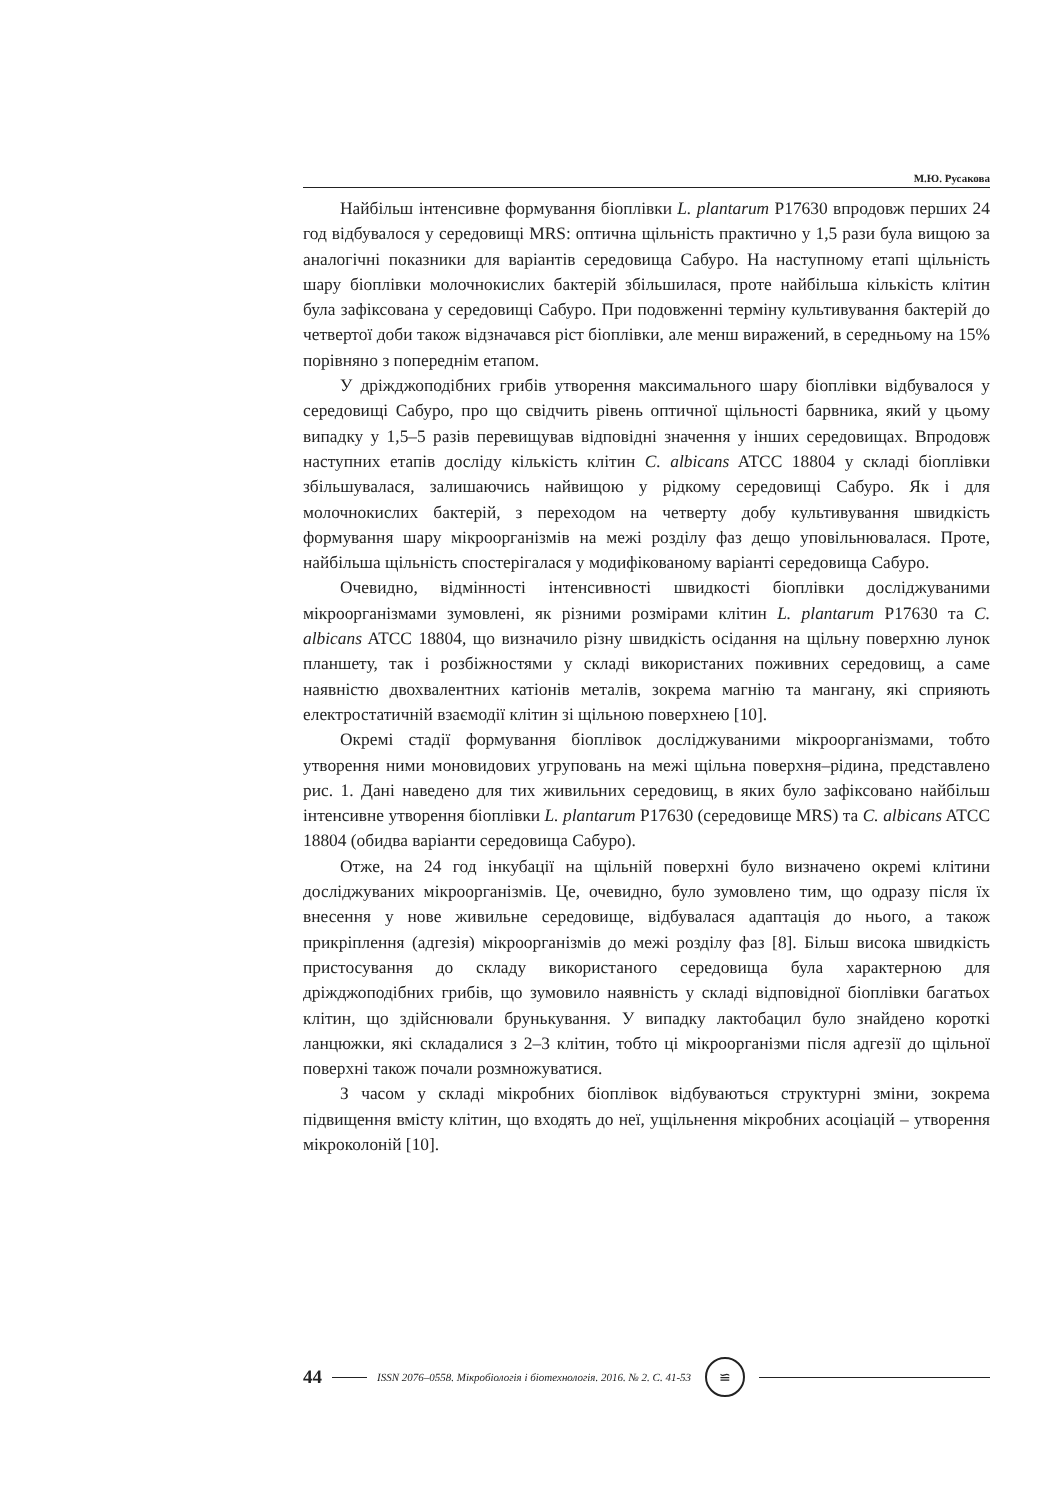М.Ю. Русакова
Найбільш інтенсивне формування біоплівки L. plantarum P17630 впродовж перших 24 год відбувалося у середовищі MRS: оптична щільність практично у 1,5 рази була вищою за аналогічні показники для варіантів середовища Сабуро. На наступному етапі щільність шару біоплівки молочнокислих бактерій збільшилася, проте найбільша кількість клітин була зафіксована у середовищі Сабуро. При подовженні терміну культивування бактерій до четвертої доби також відзначався ріст біоплівки, але менш виражений, в середньому на 15% порівняно з попереднім етапом.
У дріжджоподібних грибів утворення максимального шару біоплівки відбувалося у середовищі Сабуро, про що свідчить рівень оптичної щільності барвника, який у цьому випадку у 1,5–5 разів перевищував відповідні значення у інших середовищах. Впродовж наступних етапів досліду кількість клітин C. albicans ATCC 18804 у складі біоплівки збільшувалася, залишаючись найвищою у рідкому середовищі Сабуро. Як і для молочнокислих бактерій, з переходом на четверту добу культивування швидкість формування шару мікроорганізмів на межі розділу фаз дещо уповільнювалася. Проте, найбільша щільність спостерігалася у модифікованому варіанті середовища Сабуро.
Очевидно, відмінності інтенсивності швидкості біоплівки досліджуваними мікроорганізмами зумовлені, як різними розмірами клітин L. plantarum P17630 та C. albicans ATCC 18804, що визначило різну швидкість осідання на щільну поверхню лунок планшету, так і розбіжностями у складі використаних поживних середовищ, а саме наявністю двохвалентних катіонів металів, зокрема магнію та мангану, які сприяють електростатичній взаємодії клітин зі щільною поверхнею [10].
Окремі стадії формування біоплівок досліджуваними мікроорганізмами, тобто утворення ними моновидових угруповань на межі щільна поверхня–рідина, представлено рис. 1. Дані наведено для тих живильних середовищ, в яких було зафіксовано найбільш інтенсивне утворення біоплівки L. plantarum P17630 (середовище MRS) та C. albicans ATCC 18804 (обидва варіанти середовища Сабуро).
Отже, на 24 год інкубації на щільній поверхні було визначено окремі клітини досліджуваних мікроорганізмів. Це, очевидно, було зумовлено тим, що одразу після їх внесення у нове живильне середовище, відбувалася адаптація до нього, а також прикріплення (адгезія) мікроорганізмів до межі розділу фаз [8]. Більш висока швидкість пристосування до складу використаного середовища була характерною для дріжджоподібних грибів, що зумовило наявність у складі відповідної біоплівки багатьох клітин, що здійснювали брунькування. У випадку лактобацил було знайдено короткі ланцюжки, які складалися з 2–3 клітин, тобто ці мікроорганізми після адгезії до щільної поверхні також почали розмножуватися.
З часом у складі мікробних біоплівок відбуваються структурні зміни, зокрема підвищення вмісту клітин, що входять до неї, ущільнення мікробних асоціацій – утворення мікроколоній [10].
44
ISSN 2076–0558. Мікробіологія і біотехнологія. 2016. № 2. С. 41-53
≌